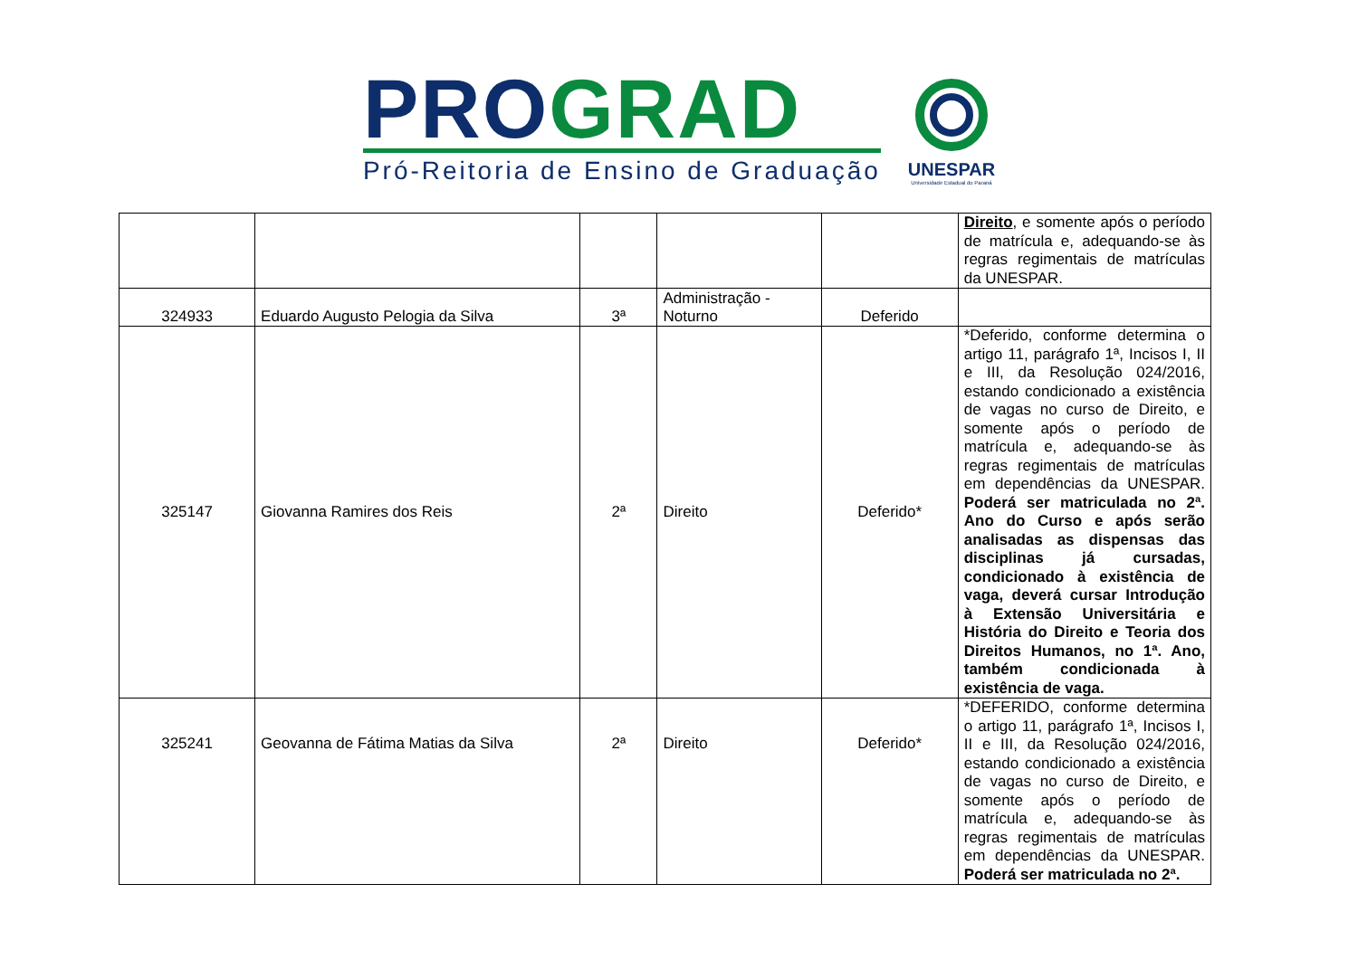PRO GRAD
Pró-Reitoria de Ensino de Graduação
UNESPAR
Universidade Estadual do Paraná
| | | | | | Direito , e somente após o período de matrícula e, adequando-se às regras regimentais de matrículas da UNESPAR. |
| 324933 | Eduardo Augusto Pelogia da Silva | 3ª | Administração - Noturno | Deferido | |
| 325147 | Giovanna Ramires dos Reis | 2ª | Direito | Deferido* | *Deferido, conforme determina o artigo 11, parágrafo 1ª, Incisos I, II e III, da Resolução 024/2016, estando condicionado a existência de vagas no curso de Direito, e somente após o período de matrícula e, adequando-se às regras regimentais de matrículas em dependências da UNESPAR. Poderá ser matriculada no 2ª. Ano do Curso e após serão analisadas as dispensas das disciplinas já cursadas, condicionado à existência de vaga, deverá cursar Introdução à Extensão Universitária e História do Direito e Teoria dos Direitos Humanos, no 1ª. Ano, também condicionada à existência de vaga. |
| 325241 | Geovanna de Fátima Matias da Silva | 2ª | Direito | Deferido* | *DEFERIDO, conforme determina o artigo 11, parágrafo 1ª, Incisos I, II e III, da Resolução 024/2016, estando condicionado a existência de vagas no curso de Direito, e somente após o período de matrícula e, adequando-se às regras regimentais de matrículas em dependências da UNESPAR. Poderá ser matriculada no 2ª. |